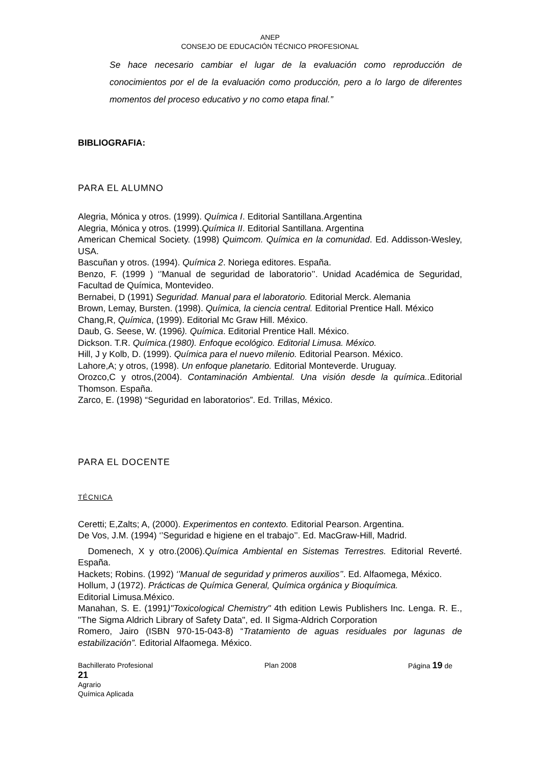ANEP
CONSEJO DE EDUCACIÓN TÉCNICO PROFESIONAL
Se hace necesario cambiar el lugar de la evaluación como reproducción de conocimientos por el de la evaluación como producción, pero a lo largo de diferentes momentos del proceso educativo y no como etapa final.”
BIBLIOGRAFIA:
PARA EL ALUMNO
Alegria, Mónica y otros. (1999). Química I. Editorial Santillana.Argentina
Alegria, Mónica y otros. (1999).Química II. Editorial Santillana. Argentina
American Chemical Society. (1998) Quimcom. Química en la comunidad. Ed. Addisson-Wesley, USA.
Bascuñan y otros. (1994). Química 2. Noriega editores. España.
Benzo, F. (1999 ) ‘’Manual de seguridad de laboratorio’’. Unidad Académica de Seguridad, Facultad de Química, Montevideo.
Bernabei, D (1991) Seguridad. Manual para el laboratorio. Editorial Merck. Alemania
Brown, Lemay, Bursten. (1998). Química, la ciencia central. Editorial Prentice Hall. México
Chang,R, Química, (1999). Editorial Mc Graw Hill. México.
Daub, G. Seese, W. (1996). Química. Editorial Prentice Hall. México.
Dickson. T.R. Química.(1980). Enfoque ecológico. Editorial Limusa. México.
Hill, J y Kolb, D. (1999). Química para el nuevo milenio. Editorial Pearson. México.
Lahore,A; y otros, (1998). Un enfoque planetario. Editorial Monteverde. Uruguay.
Orozco,C y otros,(2004). Contaminación Ambiental. Una visión desde la química.. Editorial Thomson. España.
Zarco, E. (1998) “Seguridad en laboratorios”. Ed. Trillas, México.
PARA EL DOCENTE
TÉCNICA
Ceretti; E,Zalts; A, (2000). Experimentos en contexto. Editorial Pearson. Argentina.
De Vos, J.M. (1994) ‘’Seguridad e higiene en el trabajo’’. Ed. MacGraw-Hill, Madrid.
Domenech, X y otro.(2006).Química Ambiental en Sistemas Terrestres. Editorial Reverté. España.
Hackets; Robins. (1992) ‘’Manual de seguridad y primeros auxilios’’. Ed. Alfaomega, México.
Hollum, J (1972). Prácticas de Química General, Química orgánica y Bioquímica.
Editorial Limusa.México.
Manahan, S. E. (1991)"Toxicological Chemistry" 4th edition Lewis Publishers Inc. Lenga. R. E., "The Sigma Aldrich Library of Safety Data", ed. II Sigma-Aldrich Corporation
Romero, Jairo (ISBN 970-15-043-8) “Tratamiento de aguas residuales por lagunas de estabilización”. Editorial Alfaomega. México.
Bachillerato Profesional Plan 2008 Página 19 de
21
Agrario
Química Aplicada